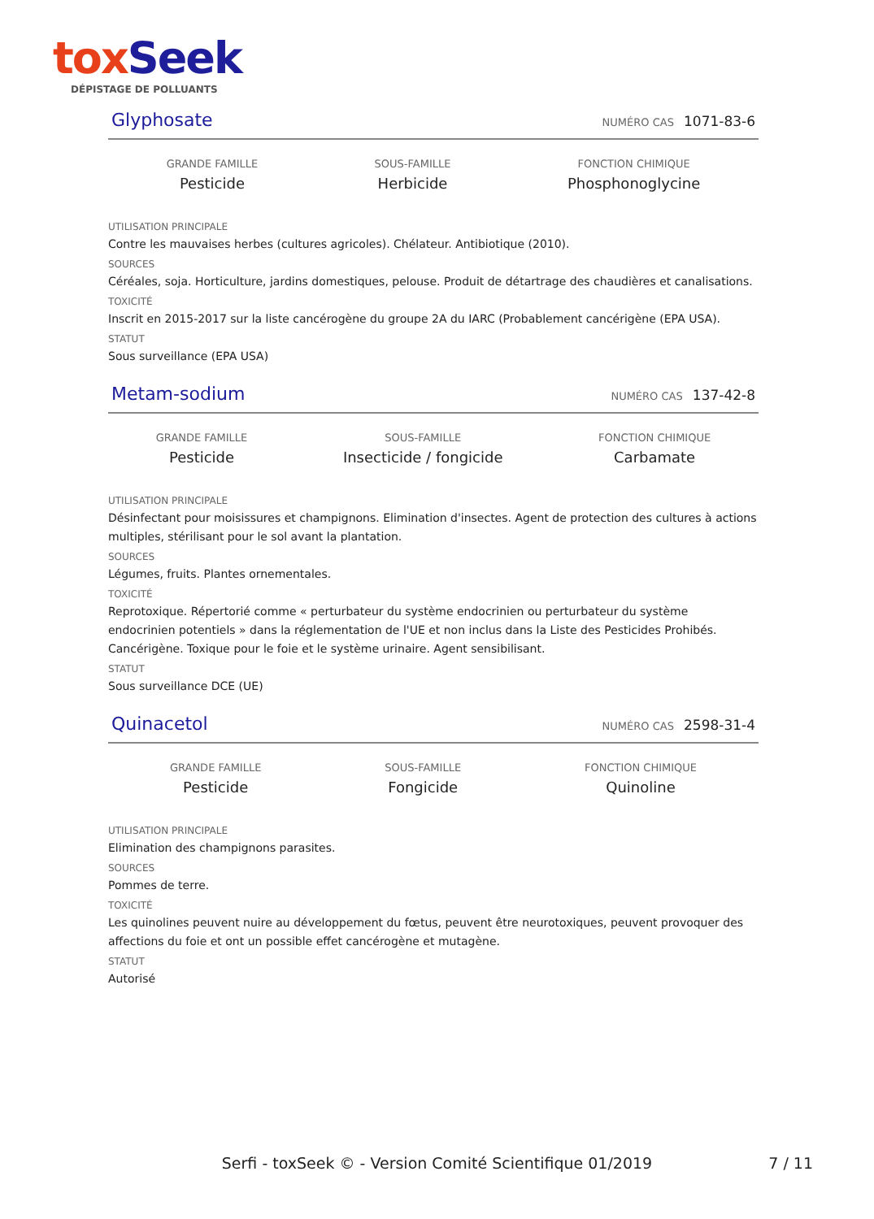tox Seek
DÉPISTAGE DE POLLUANTS
Glyphosate NUMÉRO CAS 1071-83-6
GRANDE FAMILLE
Pesticide
SOUS-FAMILLE
Herbicide
FONCTION CHIMIQUE
Phosphonoglycine
UTILISATION PRINCIPALE
Contre les mauvaises herbes (cultures agricoles). Chélateur. Antibiotique (2010).
SOURCES
Céréales, soja. Horticulture, jardins domestiques, pelouse. Produit de détartrage des chaudières et canalisations.
TOXICITÉ
Inscrit en 2015-2017 sur la liste cancérogène du groupe 2A du IARC (Probablement cancérigène (EPA USA).
STATUT
Sous surveillance (EPA USA)
Metam-sodium NUMÉRO CAS 137-42-8
GRANDE FAMILLE
Pesticide
SOUS-FAMILLE
Insecticide / fongicide
FONCTION CHIMIQUE
Carbamate
UTILISATION PRINCIPALE
Désinfectant pour moisissures et champignons. Elimination d'insectes. Agent de protection des cultures à actions multiples, stérilisant pour le sol avant la plantation.
SOURCES
Légumes, fruits. Plantes ornementales.
TOXICITÉ
Reprotoxique. Répertorié comme « perturbateur du système endocrinien ou perturbateur du système endocrinien potentiels » dans la réglementation de l'UE et non inclus dans la Liste des Pesticides Prohibés. Cancérigène. Toxique pour le foie et le système urinaire. Agent sensibilisant.
STATUT
Sous surveillance DCE (UE)
Quinacetol NUMÉRO CAS 2598-31-4
GRANDE FAMILLE
Pesticide
SOUS-FAMILLE
Fongicide
FONCTION CHIMIQUE
Quinoline
UTILISATION PRINCIPALE
Elimination des champignons parasites.
SOURCES
Pommes de terre.
TOXICITÉ
Les quinolines peuvent nuire au développement du fœtus, peuvent être neurotoxiques, peuvent provoquer des affections du foie et ont un possible effet cancérogène et mutagène.
STATUT
Autorisé
Serfi - toxSeek © - Version Comité Scientifique 01/2019 7 / 11